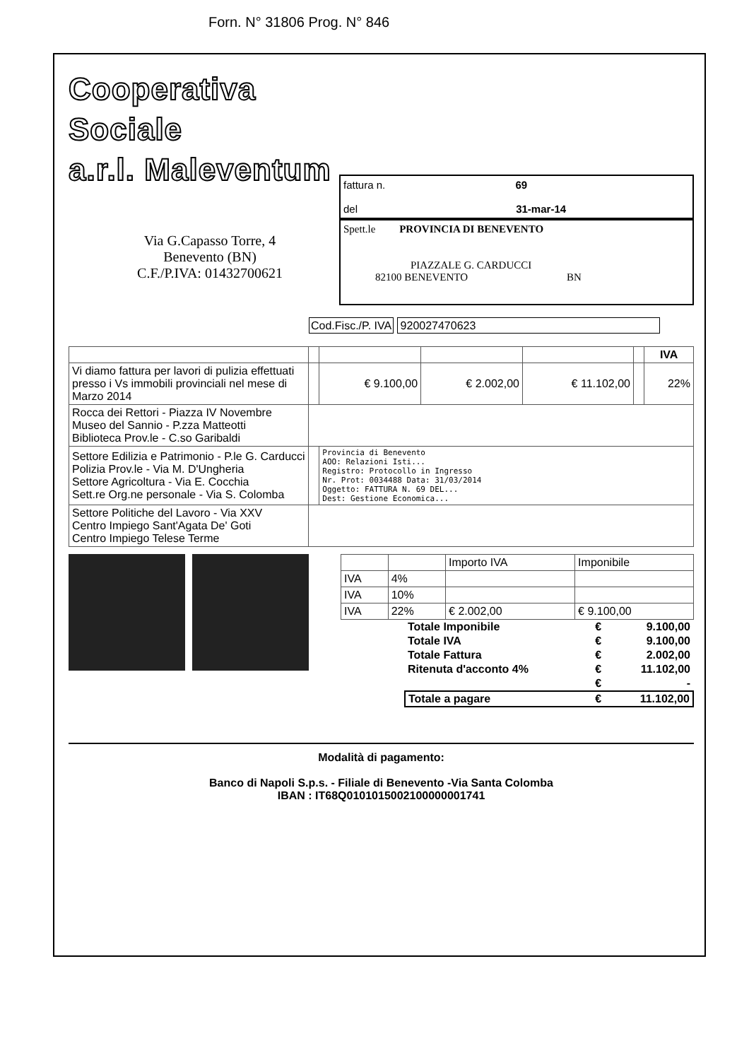Forn. N° 31806 Prog. N° 846
Cooperativa Sociale
a.r.l. Maleventum
Via G.Capasso Torre, 4
Benevento (BN)
C.F./P.IVA: 01432700621
fattura n. 69
del 31-mar-14
Spett.le PROVINCIA DI BENEVENTO
PIAZZALE G. CARDUCCI
82100 BENEVENTO BN
Cod.Fisc./P. IVA 920027470623
| | | | | | | IVA |
| Vi diamo fattura per lavori di pulizia effettuati presso i Vs immobili provinciali nel mese di Marzo 2014 | | € 9.100,00 | € 2.002,00 | € 11.102,00 | | 22% |
| Rocca dei Rettori - Piazza IV Novembre Museo del Sannio - P.zza Matteotti Biblioteca Prov.le - C.so Garibaldi | | | | | | |
| Settore Edilizia e Patrimonio - P.le G. Carducci Polizia Prov.le - Via M. D'Ungheria Settore Agricoltura - Via E. Cocchia Sett.re Org.ne personale - Via S. Colomba | | Provincia di Benevento AOO: Relazioni Isti... Registro: Protocollo in Ingresso Nr. Prot: 0034488 Data: 31/03/2014 Oggetto: FATTURA N. 69 DEL... Dest: Gestione Economica... | | | | |
| Settore Politiche del Lavoro - Via XXV Centro Impiego Sant'Agata De' Goti Centro Impiego Telese Terme | | | | | | |
| | | Importo IVA | Imponibile |
| IVA | 4% | | |
| IVA | 10% | | |
| IVA | 22% | € 2.002,00 | € 9.100,00 |
| Totale Imponibile | € | 9.100,00 |
| Totale IVA | € | 9.100,00 |
| Totale Fattura | € | 2.002,00 |
| Ritenuta d'acconto 4% | € | 11.102,00 |
| | € | - |
| Totale a pagare | € | 11.102,00 |
Modalità di pagamento:
Banco di Napoli S.p.s. - Filiale di Benevento -Via Santa Colomba
IBAN : IT68Q0101015002100000001741